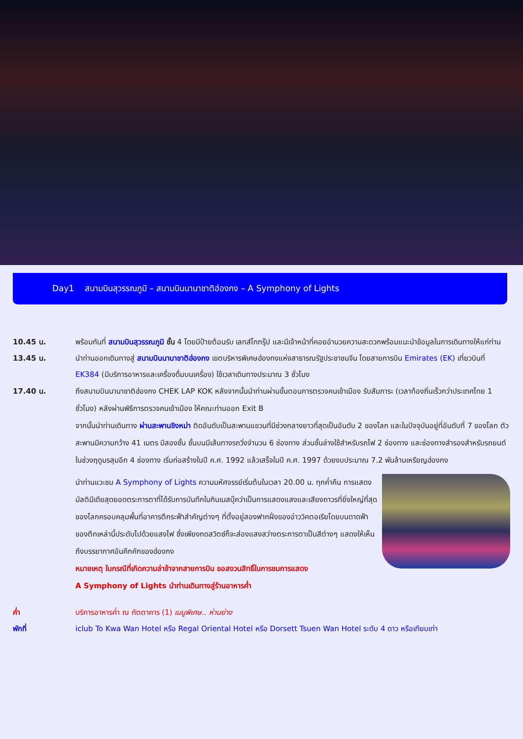Day1 สนามบินสุวรรณภูมิ – สนามบินนานาชาติฮ่องกง – A Symphony of Lights
10.45 น. พร้อมกันที่ สนามบินสุวรรณภูมิ ชั้น 4 โดยมีป้ายต้อนรับ เลทส์โกกรุ๊ป และมีเจ้าหน้าที่คอยอำนวยความสะดวกพร้อมแนะนำข้อมูลในการเดินทางให้แก่ท่าน
13.45 น. นำท่านออกเดินทางสู่ สนามบินนานาชาติฮ่องกง เขตบริหารพิเศษฮ่องกงแห่งสาธารณรัฐประชาชนจีน โดยสายการบิน Emirates (EK) เที่ยวบินที่ EK384 (มีบริการอาหารและเครื่องดื่มบนเครื่อง) ใช้เวลาเดินทางประมาณ 3 ชั่วโมง
17.40 น. ถึงสนามบินนานาชาติฮ่องกง CHEK LAP KOK หลังจากนั้นนำท่านผ่านขั้นตอนการตรวจคนเข้าเมือง รับสัมภาระ (เวลาท้องถิ่นเร็วกว่าประเทศไทย 1 ชั่วโมง) หลังผ่านพิธีการตรวจคนเข้าเมือง ให้คณะท่านออก Exit B
จากนั้นนำท่านเดินทาง ผ่านสะพานชิงหม่า ติดอันดับเป็นสะพานแขวนที่มีช่วงกลางยาวที่สุดเป็นอันดับ 2 ของโลก และในปัจจุบันอยู่ที่อันดับที่ 7 ของโลก ตัวสะพานมีความกว้าง 41 เมตร มีสองชั้น ชั้นบนมีเส้นทางรถวิ่งจำนวน 6 ช่องทาง ส่วนชั้นล่างใช้สำหรับรถไฟ 2 ช่องทาง และช่องทางสำรองสำหรับรถยนต์ ในช่วงฤดูมรสุมอีก 4 ช่องทาง เริ่มก่อสร้างในปี ค.ศ. 1992 แล้วเสร็จในปี ค.ศ. 1997 ด้วยงบประมาณ 7.2 พันล้านเหรียญฮ่องกง
นำท่านแวะชม A Symphony of Lights ความมหัศจรรย์เริ่มต้นในเวลา 20.00 น. ทุกค่ำคืน การแสดงมัลติมีเดียสุดยอดตระการตาที่ได้รับการบันทึกในกินเนสบุ๊คว่าเป็นการแสดงแสงและเสียงถาวรที่ยิ่งใหญ่ที่สุดของโลกครอบคลุมพื้นที่อาคารตึกระฟ้าสำคัญต่างๆ ที่ตั้งอยู่สองฟากฝั่งของอ่าววิคตอเรียโดยบนดาดฟ้าของตึกเหล่านี้ประดับไปด้วยแสงไฟ ซึ่งเพียงกดสวิตซ์ก็จะส่องแสงสว่างตระการตาเป็นสีต่างๆ แสดงให้เห็นถึงบรรยากาศอันคึกคักของฮ่องกง
หมายเหตุ ในกรณีที่เกิดความล่าช้าจากสายการบิน ขอสงวนสิทธิ์ในการชมการแสดง
A Symphony of Lights นำท่านเดินทางสู่ร้านอาหารค่ำ
ค่ำ บริการอาหารค่ำ ณ ภัตตาคาร (1) เมนูพิเศษ.. ห่านย่าง
พักที่ iclub To Kwa Wan Hotel หรือ Regal Oriental Hotel หรือ Dorsett Tsuen Wan Hotel ระดับ 4 ดาว หรือเทียบเท่า